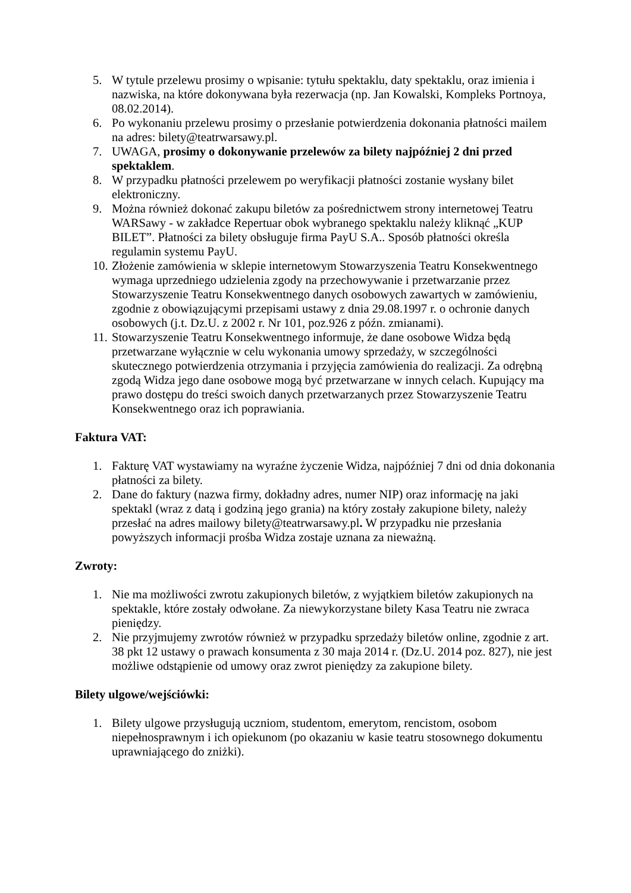5. W tytule przelewu prosimy o wpisanie: tytułu spektaklu, daty spektaklu, oraz imienia i nazwiska, na które dokonywana była rezerwacja (np. Jan Kowalski, Kompleks Portnoya, 08.02.2014).
6. Po wykonaniu przelewu prosimy o przesłanie potwierdzenia dokonania płatności mailem na adres: bilety@teatrwarsawy.pl.
7. UWAGA, prosimy o dokonywanie przelewów za bilety najpóźniej 2 dni przed spektaklem.
8. W przypadku płatności przelewem po weryfikacji płatności zostanie wysłany bilet elektroniczny.
9. Można również dokonać zakupu biletów za pośrednictwem strony internetowej Teatru WARSawy - w zakładce Repertuar obok wybranego spektaklu należy kliknąć „KUP BILET”. Płatności za bilety obsługuje firma PayU S.A.. Sposób płatności określa regulamin systemu PayU.
10. Złożenie zamówienia w sklepie internetowym Stowarzyszenia Teatru Konsekwentnego wymaga uprzedniego udzielenia zgody na przechowywanie i przetwarzanie przez Stowarzyszenie Teatru Konsekwentnego danych osobowych zawartych w zamówieniu, zgodnie z obowiązującymi przepisami ustawy z dnia 29.08.1997 r. o ochronie danych osobowych (j.t. Dz.U. z 2002 r. Nr 101, poz.926 z późn. zmianami).
11. Stowarzyszenie Teatru Konsekwentnego informuje, że dane osobowe Widza będą przetwarzane wyłącznie w celu wykonania umowy sprzedaży, w szczególności skutecznego potwierdzenia otrzymania i przyjęcia zamówienia do realizacji. Za odrębną zgodą Widza jego dane osobowe mogą być przetwarzane w innych celach. Kupujący ma prawo dostępu do treści swoich danych przetwarzanych przez Stowarzyszenie Teatru Konsekwentnego oraz ich poprawiania.
Faktura VAT:
1. Fakturę VAT wystawiamy na wyraźne życzenie Widza, najpóźniej 7 dni od dnia dokonania płatności za bilety.
2. Dane do faktury (nazwa firmy, dokładny adres, numer NIP) oraz informację na jaki spektakl (wraz z datą i godziną jego grania) na który zostały zakupione bilety, należy przesłać na adres mailowy bilety@teatrwarsawy.pl. W przypadku nie przesłania powyższych informacji prośba Widza zostaje uznana za nieważną.
Zwroty:
1. Nie ma możliwości zwrotu zakupionych biletów, z wyjątkiem biletów zakupionych na spektakle, które zostały odwołane. Za niewykorzystane bilety Kasa Teatru nie zwraca pieniędzy.
2. Nie przyjmujemy zwrotów również w przypadku sprzedaży biletów online, zgodnie z art. 38 pkt 12 ustawy o prawach konsumenta z 30 maja 2014 r. (Dz.U. 2014 poz. 827), nie jest możliwe odstąpienie od umowy oraz zwrot pieniędzy za zakupione bilety.
Bilety ulgowe/wejściówki:
1. Bilety ulgowe przysługują uczniom, studentom, emerytom, rencistom, osobom niepełnosprawnym i ich opiekunom (po okazaniu w kasie teatru stosownego dokumentu uprawniającego do zniżki).